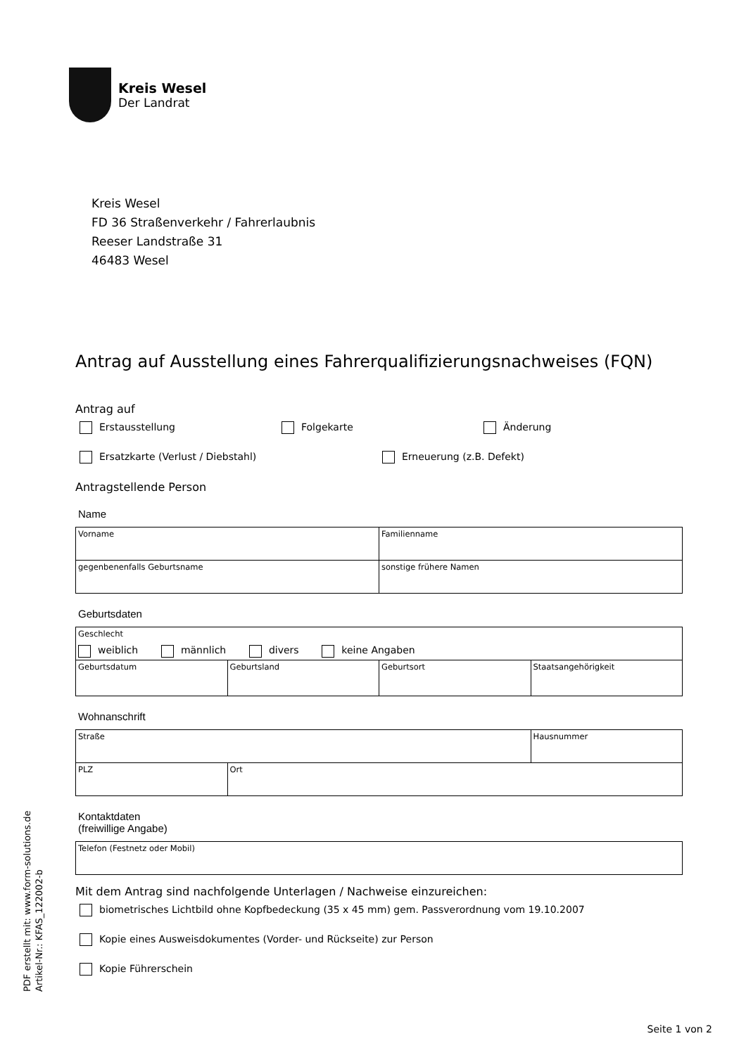Kreis Wesel
Der Landrat
Kreis Wesel
FD 36 Straßenverkehr / Fahrerlaubnis
Reeser Landstraße 31
46483 Wesel
Antrag auf Ausstellung eines Fahrerqualifizierungsnachweises (FQN)
Antrag auf
Erstausstellung Folgekarte Änderung
Ersatzkarte (Verlust / Diebstahl) Erneuerung (z.B. Defekt)
Antragstellende Person
Name
| Vorname | Familienname |
| gegenbenenfalls Geburtsname | sonstige frühere Namen |
Geburtsdaten
| Geschlecht weiblich männlich divers keine Angaben | | | |
| Geburtsdatum | Geburtsland | Geburtsort | Staatsangehörigkeit |
Wohnanschrift
| Straße | | Hausnummer |
| PLZ | Ort | |
Kontaktdaten
(freiwillige Angabe)
| Telefon (Festnetz oder Mobil) |
Mit dem Antrag sind nachfolgende Unterlagen / Nachweise einzureichen:
biometrisches Lichtbild ohne Kopfbedeckung (35 x 45 mm) gem. Passverordnung vom 19.10.2007
Kopie eines Ausweisdokumentes (Vorder- und Rückseite) zur Person
Kopie Führerschein
PDF erstellt mit: www.form-solutions.de
Artikel-Nr.: KFAS_122002-b
Seite 1 von 2